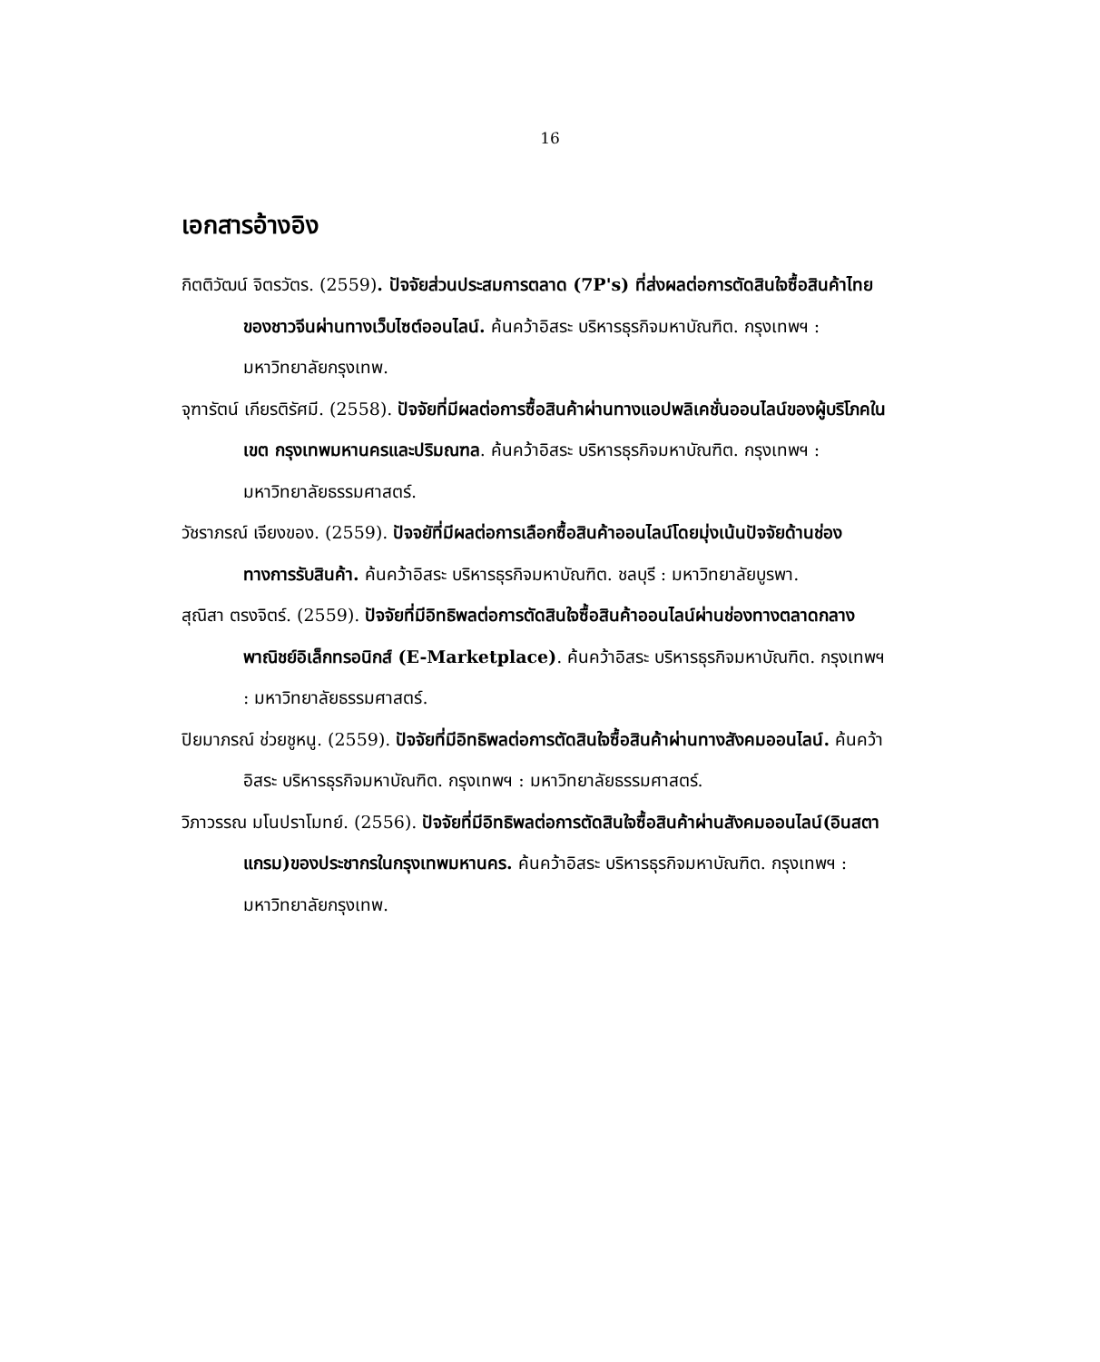16
เอกสารอ้างอิง
กิตติวัฒน์ จิตรวัตร. (2559). ปัจจัยส่วนประสมการตลาด (7P's) ที่ส่งผลต่อการตัดสินใจซื้อสินค้าไทยของชาวจีนผ่านทางเว็บไซต์ออนไลน์. ค้นคว้าอิสระ บริหารธุรกิจมหาบัณฑิต. กรุงเทพฯ : มหาวิทยาลัยกรุงเทพ.
จุฑารัตน์ เกียรติรัศมี. (2558). ปัจจัยที่มีผลต่อการซื้อสินค้าผ่านทางแอปพลิเคชั่นออนไลน์ของผู้บริโภคในเขต กรุงเทพมหานครและปริมณฑล. ค้นคว้าอิสระ บริหารธุรกิจมหาบัณฑิต. กรุงเทพฯ : มหาวิทยาลัยธรรมศาสตร์.
วัชราภรณ์ เจียงของ. (2559). ปัจจยัที่มีผลต่อการเลือกซื้อสินค้าออนไลน์โดยมุ่งเน้นปัจจัยด้านช่องทางการรับสินค้า. ค้นคว้าอิสระ บริหารธุรกิจมหาบัณฑิต. ชลบุรี : มหาวิทยาลัยบูรพา.
สุณิสา ตรงจิตร์. (2559). ปัจจัยที่มีอิทธิพลต่อการตัดสินใจซื้อสินค้าออนไลน์ผ่านช่องทางตลาดกลางพาณิชย์อิเล็กทรอนิกส์ (E-Marketplace). ค้นคว้าอิสระ บริหารธุรกิจมหาบัณฑิต. กรุงเทพฯ : มหาวิทยาลัยธรรมศาสตร์.
ปิยมาภรณ์ ช่วยชูหนู. (2559). ปัจจัยที่มีอิทธิพลต่อการตัดสินใจซื้อสินค้าผ่านทางสังคมออนไลน์. ค้นคว้าอิสระ บริหารธุรกิจมหาบัณฑิต. กรุงเทพฯ : มหาวิทยาลัยธรรมศาสตร์.
วิภาวรรณ มโนปราโมทย์. (2556). ปัจจัยที่มีอิทธิพลต่อการตัดสินใจซื้อสินค้าผ่านสังคมออนไลน์(อินสตาแกรม)ของประชากรในกรุงเทพมหานคร. ค้นคว้าอิสระ บริหารธุรกิจมหาบัณฑิต. กรุงเทพฯ : มหาวิทยาลัยกรุงเทพ.